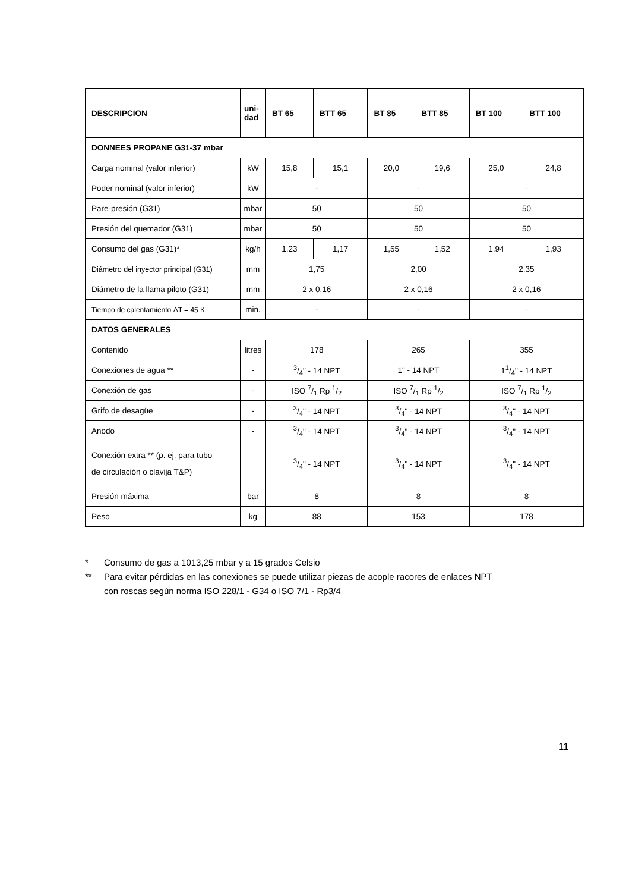| DESCRIPCION | uni- dad | BT 65 | BTT 65 | BT 85 | BTT 85 | BT 100 | BTT 100 |
| --- | --- | --- | --- | --- | --- | --- | --- |
| DONNEES PROPANE G31-37 mbar | | | | | | | |
| Carga nominal (valor inferior) | kW | 15,8 | 15,1 | 20,0 | 19,6 | 25,0 | 24,8 |
| Poder nominal (valor inferior) | kW | - | | - | | - | |
| Pare-presión (G31) | mbar | 50 | | 50 | | 50 | |
| Presión del quemador (G31) | mbar | 50 | | 50 | | 50 | |
| Consumo del gas (G31)* | kg/h | 1,23 | 1,17 | 1,55 | 1,52 | 1,94 | 1,93 |
| Diámetro del inyector principal (G31) | mm | 1,75 | | 2,00 | | 2.35 | |
| Diámetro de la llama piloto (G31) | mm | 2 x 0,16 | | 2 x 0,16 | | 2 x 0,16 | |
| Tiempo de calentamiento ΔT = 45 K | min. | - | | - | | - | |
| DATOS GENERALES | | | | | | | |
| Contenido | litres | 178 | | 265 | | 355 | |
| Conexiones de agua ** | - | 3/4" - 14 NPT | | 1" - 14 NPT | | 11/4" - 14 NPT | |
| Conexión de gas | - | ISO 7/1 Rp 1/2 | | ISO 7/1 Rp 1/2 | | ISO 7/1 Rp 1/2 | |
| Grifo de desagüe | - | 3/4" - 14 NPT | | 3/4" - 14 NPT | | 3/4" - 14 NPT | |
| Anodo | - | 3/4" - 14 NPT | | 3/4" - 14 NPT | | 3/4" - 14 NPT | |
| Conexión extra ** (p. ej. para tubo de circulación o clavija T&P) | | 3/4" - 14 NPT | | 3/4" - 14 NPT | | 3/4" - 14 NPT | |
| Presión máxima | bar | 8 | | 8 | | 8 | |
| Peso | kg | 88 | | 153 | | 178 | |
* Consumo de gas a 1013,25 mbar y a 15 grados Celsio
** Para evitar pérdidas en las conexiones se puede utilizar piezas de acople racores de enlaces NPT
con roscas según norma ISO 228/1 - G34 o ISO 7/1 - Rp3/4
11